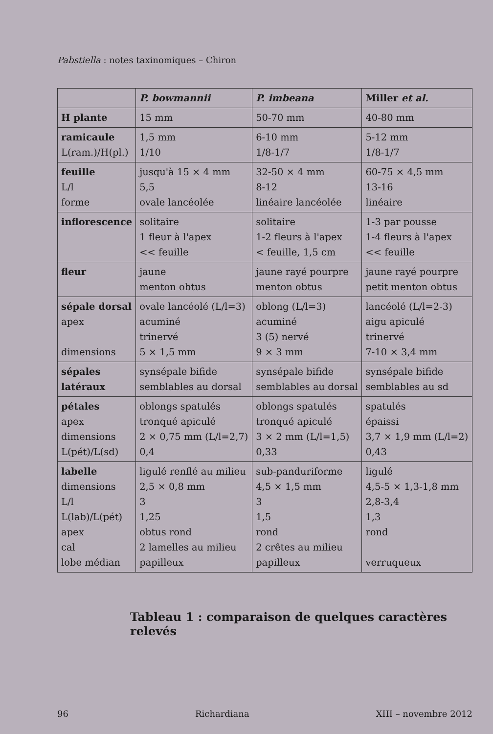Pabstiella : notes taxinomiques – Chiron
| | P. bowmannii | P. imbeana | Miller et al. |
| --- | --- | --- | --- |
| H plante | 15 mm | 50-70 mm | 40-80 mm |
| ramicaule L(ram.)/H(pl.) | 1,5 mm 1/10 | 6-10 mm 1/8-1/7 | 5-12 mm 1/8-1/7 |
| feuille L/l forme | jusqu'à 15 × 4 mm 5,5 ovale lancéolée | 32-50 × 4 mm 8-12 linéaire lancéolée | 60-75 × 4,5 mm 13-16 linéaire |
| inflorescence | solitaire 1 fleur à l'apex << feuille | solitaire 1-2 fleurs à l'apex < feuille, 1,5 cm | 1-3 par pousse 1-4 fleurs à l'apex << feuille |
| fleur | jaune menton obtus | jaune rayé pourpre menton obtus | jaune rayé pourpre petit menton obtus |
| sépale dorsal apex dimensions | ovale lancéolé (L/l=3) acuminé trinervé 5 × 1,5 mm | oblong (L/l=3) acuminé 3 (5) nervé 9 × 3 mm | lancéolé (L/l=2-3) aigu apiculé trinervé 7-10 × 3,4 mm |
| sépales latéraux | synsépale bifide semblables au dorsal | synsépale bifide semblables au dorsal | synsépale bifide semblables au sd |
| pétales apex dimensions L(pét)/L(sd) | oblongs spatulés tronqué apiculé 2 × 0,75 mm (L/l=2,7) 0,4 | oblongs spatulés tronqué apiculé 3 × 2 mm (L/l=1,5) 0,33 | spatulés épaissi 3,7 × 1,9 mm (L/l=2) 0,43 |
| labelle dimensions L/l L(lab)/L(pét) apex cal lobe médian | ligulé renflé au milieu 2,5 × 0,8 mm 3 1,25 obtus rond 2 lamelles au milieu papilleux | sub-panduriforme 4,5 × 1,5 mm 3 1,5 rond 2 crêtes au milieu papilleux | ligulé 4,5-5 × 1,3-1,8 mm 2,8-3,4 1,3 rond verruqueux |
Tableau 1 : comparaison de quelques caractères relevés
96 Richardiana XIII – novembre 2012